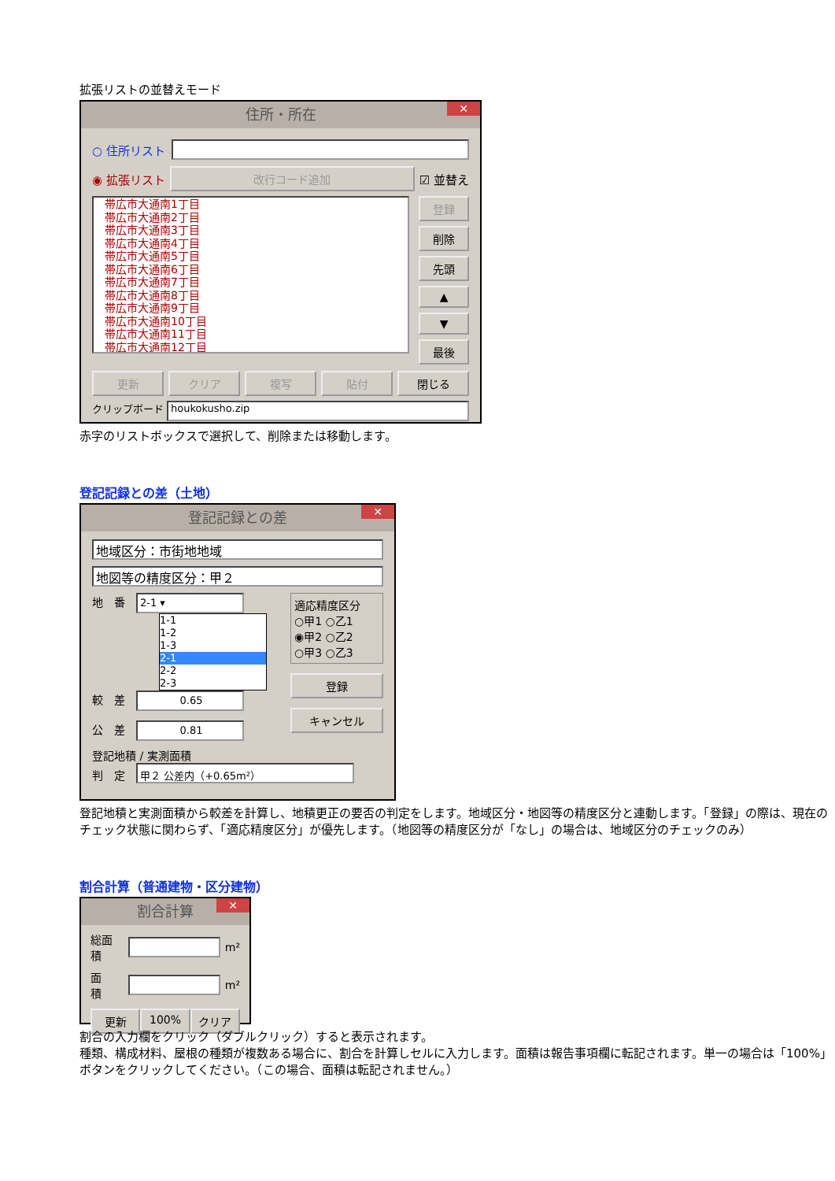拡張リストの並替えモード
住所・所在 ✕
○ 住所リスト
◉ 拡張リスト
改行コード追加
☑ 並替え
帯広市大通南1丁目
帯広市大通南2丁目
帯広市大通南3丁目
帯広市大通南4丁目
帯広市大通南5丁目
帯広市大通南6丁目
帯広市大通南7丁目
帯広市大通南8丁目
帯広市大通南9丁目
帯広市大通南10丁目
帯広市大通南11丁目
帯広市大通南12丁目
登録
削除
先頭
▲
▼
最後
更新 クリア 複写 貼付 閉じる
クリップボード
houkokusho.zip
赤字のリストボックスで選択して、削除または移動します。
登記記録との差（土地）
登記記録との差 ✕
地域区分：市街地地域
地図等の精度区分：甲２
地　番　2-1 ▾
1-1
1-2
1-3
2-1
2-2
2-3
較　差　0.65
公　差　0.81
適応精度区分
○甲1 ○乙1
◉甲2 ○乙2
○甲3 ○乙3
登録
キャンセル
登記地積 / 実測面積
判　定　甲２ 公差内（+0.65m²）
登記地積と実測面積から較差を計算し、地積更正の要否の判定をします。地域区分・地図等の精度区分と連動します。「登録」の際は、現在のチェック状態に関わらず、「適応精度区分」が優先します。（地図等の精度区分が「なし」の場合は、地域区分のチェックのみ）
割合計算（普通建物・区分建物）
割合計算 ✕
総面積
m²
面　積
m²
更新 100% クリア
割合の入力欄をクリック（ダブルクリック）すると表示されます。
種類、構成材料、屋根の種類が複数ある場合に、割合を計算しセルに入力します。面積は報告事項欄に転記されます。単一の場合は「100%」ボタンをクリックしてください。（この場合、面積は転記されません。）